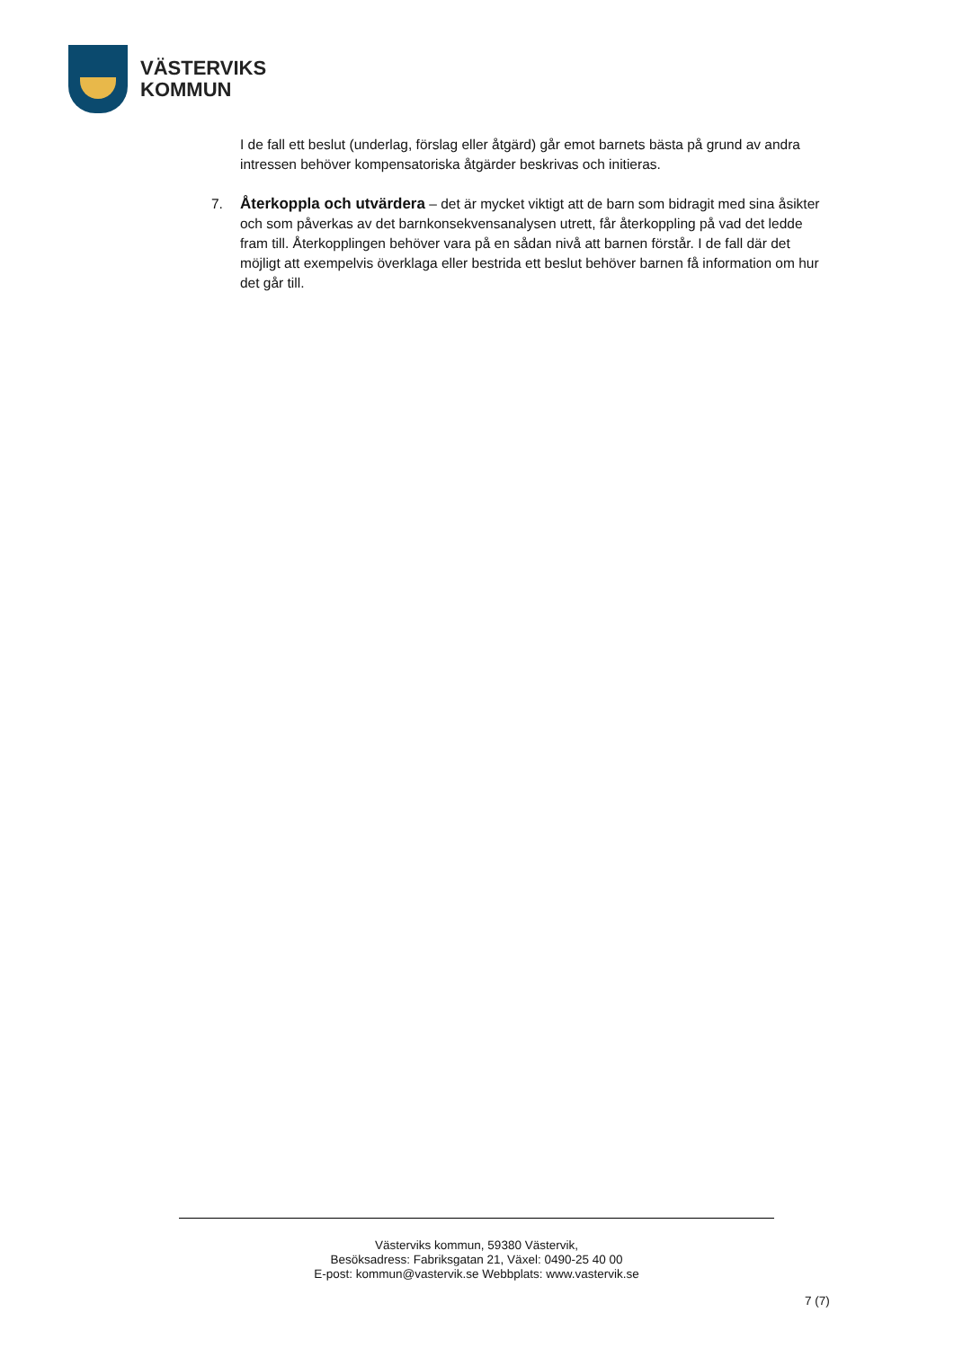VÄSTERVIKS
KOMMUN
I de fall ett beslut (underlag, förslag eller åtgärd) går emot barnets bästa på grund av andra intressen behöver kompensatoriska åtgärder beskrivas och initieras.
7. Återkoppla och utvärdera – det är mycket viktigt att de barn som bidragit med sina åsikter och som påverkas av det barnkonsekvensanalysen utrett, får återkoppling på vad det ledde fram till. Återkopplingen behöver vara på en sådan nivå att barnen förstår. I de fall där det möjligt att exempelvis överklaga eller bestrida ett beslut behöver barnen få information om hur det går till.
Västerviks kommun, 59380 Västervik,
Besöksadress: Fabriksgatan 21, Växel: 0490-25 40 00
E-post: kommun@vastervik.se Webbplats: www.vastervik.se
7 (7)